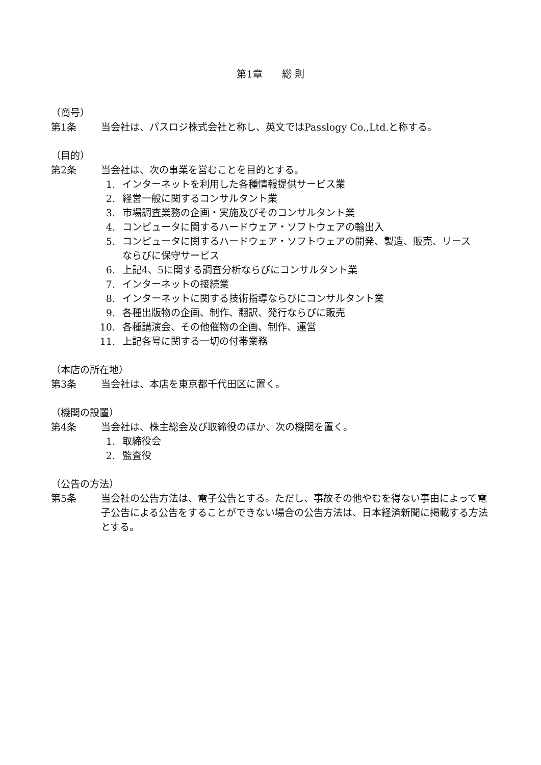第1章　　総 則
（商号）
第1条 当会社は、パスロジ株式会社と称し、英文ではPasslogy Co.,Ltd.と称する。
（目的）
第2条 当会社は、次の事業を営むことを目的とする。
1. インターネットを利用した各種情報提供サービス業
2. 経営一般に関するコンサルタント業
3. 市場調査業務の企画・実施及びそのコンサルタント業
4. コンピュータに関するハードウェア・ソフトウェアの輸出入
5. コンピュータに関するハードウェア・ソフトウェアの開発、製造、販売、リース
ならびに保守サービス
6. 上記4、5に関する調査分析ならびにコンサルタント業
7. インターネットの接続業
8. インターネットに関する技術指導ならびにコンサルタント業
9. 各種出版物の企画、制作、翻訳、発行ならびに販売
10. 各種講演会、その他催物の企画、制作、運営
11. 上記各号に関する一切の付帯業務
（本店の所在地）
第3条 当会社は、本店を東京都千代田区に置く。
（機関の設置）
第4条 当会社は、株主総会及び取締役のほか、次の機関を置く。
1. 取締役会
2. 監査役
（公告の方法）
第5条 当会社の公告方法は、電子公告とする。ただし、事故その他やむを得ない事由によって電子公告による公告をすることができない場合の公告方法は、日本経済新聞に掲載する方法とする。